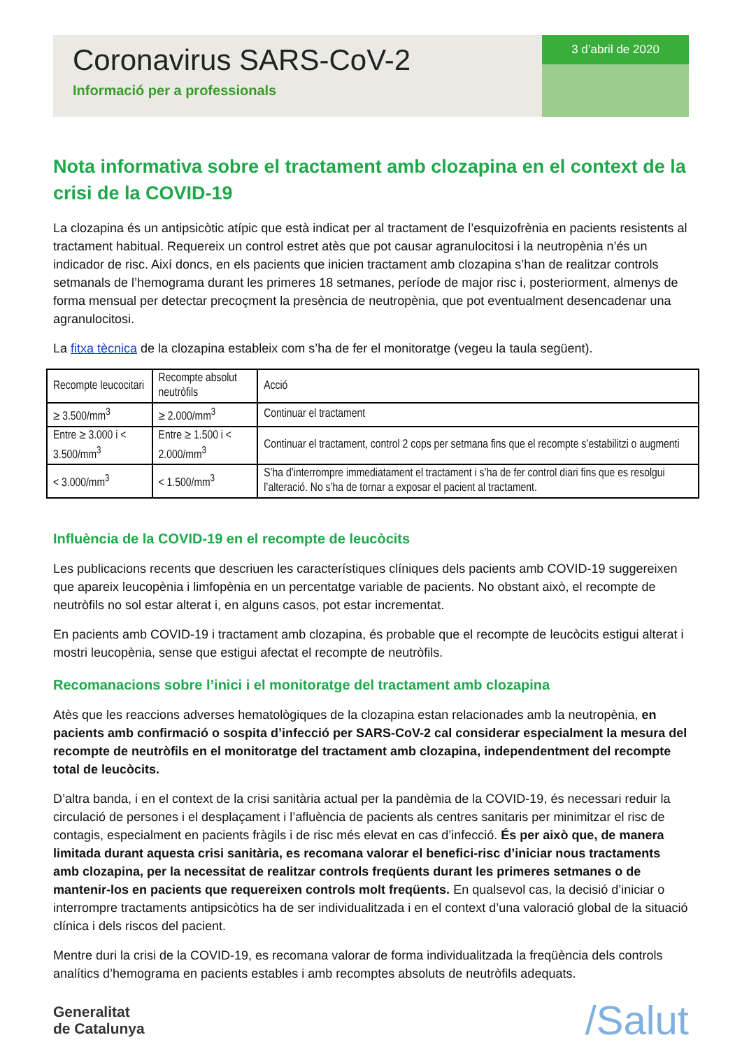Coronavirus SARS-CoV-2
Informació per a professionals
3 d’abril de 2020
Nota informativa sobre el tractament amb clozapina en el context de la crisi de la COVID-19
La clozapina és un antipsicòtic atípic que està indicat per al tractament de l’esquizofrènia en pacients resistents al tractament habitual. Requereix un control estret atès que pot causar agranulocitosi i la neutropènia n’és un indicador de risc. Així doncs, en els pacients que inicien tractament amb clozapina s’han de realitzar controls setmanals de l’hemograma durant les primeres 18 setmanes, període de major risc i, posteriorment, almenys de forma mensual per detectar precoçment la presència de neutropènia, que pot eventualment desencadenar una agranulocitosi.
La fitxa tècnica de la clozapina estableix com s’ha de fer el monitoratge (vegeu la taula següent).
| Recompte leucocitari | Recompte absolut neutròfils | Acció |
| ≥ 3.500/mm<sup>3</sup> | ≥ 2.000/mm<sup>3</sup> | Continuar el tractament |
| Entre ≥ 3.000 i < 3.500/mm<sup>3</sup> | Entre ≥ 1.500 i < 2.000/mm<sup>3</sup> | Continuar el tractament, control 2 cops per setmana fins que el recompte s’estabilitzi o augmenti |
| < 3.000/mm<sup>3</sup> | < 1.500/mm<sup>3</sup> | S’ha d’interrompre immediatament el tractament i s’ha de fer control diari fins que es resolgui l’alteració. No s’ha de tornar a exposar el pacient al tractament. |
Influència de la COVID-19 en el recompte de leucòcits
Les publicacions recents que descriuen les característiques clíniques dels pacients amb COVID-19 suggereixen que apareix leucopènia i limfopènia en un percentatge variable de pacients. No obstant això, el recompte de neutròfils no sol estar alterat i, en alguns casos, pot estar incrementat.
En pacients amb COVID-19 i tractament amb clozapina, és probable que el recompte de leucòcits estigui alterat i mostri leucopènia, sense que estigui afectat el recompte de neutròfils.
Recomanacions sobre l’inici i el monitoratge del tractament amb clozapina
Atès que les reaccions adverses hematològiques de la clozapina estan relacionades amb la neutropènia, en pacients amb confirmació o sospita d’infecció per SARS-CoV-2 cal considerar especialment la mesura del recompte de neutròfils en el monitoratge del tractament amb clozapina, independentment del recompte total de leucòcits.
D’altra banda, i en el context de la crisi sanitària actual per la pandèmia de la COVID-19, és necessari reduir la circulació de persones i el desplaçament i l’afluència de pacients als centres sanitaris per minimitzar el risc de contagis, especialment en pacients fràgils i de risc més elevat en cas d’infecció. És per això que, de manera limitada durant aquesta crisi sanitària, es recomana valorar el benefici-risc d’iniciar nous tractaments amb clozapina, per la necessitat de realitzar controls freqüents durant les primeres setmanes o de mantenir-los en pacients que requereixen controls molt freqüents. En qualsevol cas, la decisió d’iniciar o interrompre tractaments antipsicòtics ha de ser individualitzada i en el context d’una valoració global de la situació clínica i dels riscos del pacient.
Mentre duri la crisi de la COVID-19, es recomana valorar de forma individualitzada la freqüència dels controls analítics d’hemograma en pacients estables i amb recomptes absoluts de neutròfils adequats.
Generalitat
de Catalunya
/Salut